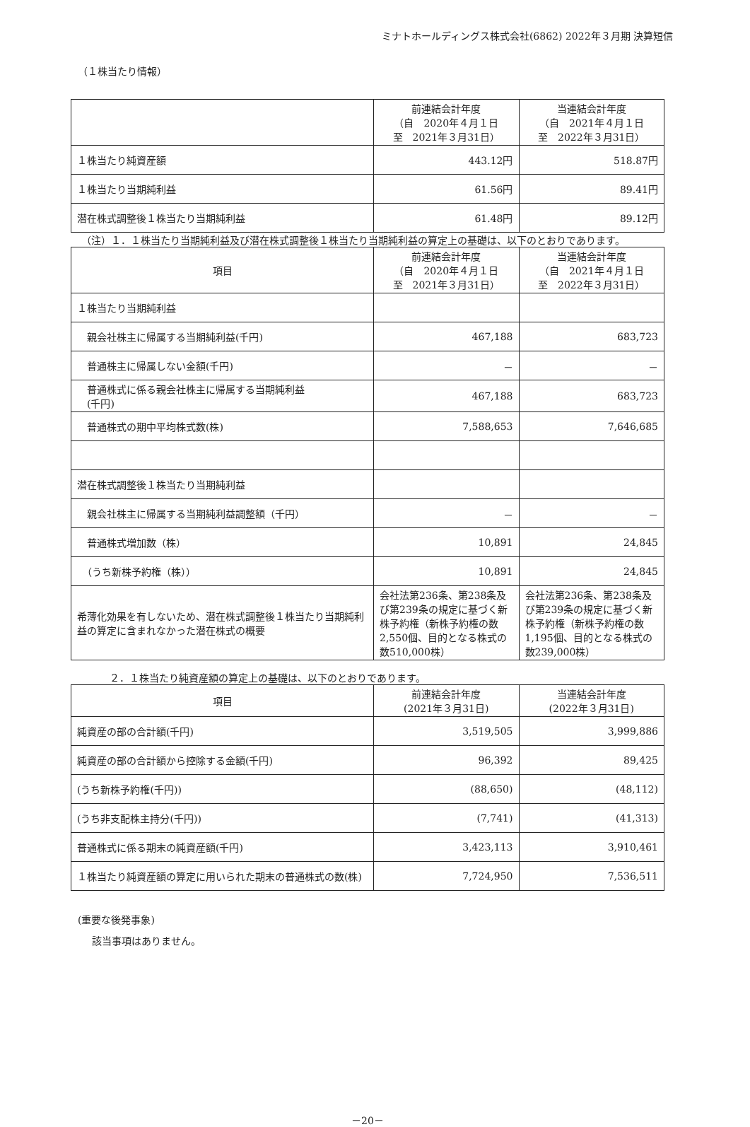ミナトホールディングス株式会社(6862) 2022年３月期 決算短信
（１株当たり情報）
| | 前連結会計年度 （自 2020年４月１日 至 2021年３月31日） | 当連結会計年度 （自 2021年４月１日 至 2022年３月31日） |
| --- | --- | --- |
| １株当たり純資産額 | 443.12円 | 518.87円 |
| １株当たり当期純利益 | 61.56円 | 89.41円 |
| 潜在株式調整後１株当たり当期純利益 | 61.48円 | 89.12円 |
（注）１．１株当たり当期純利益及び潜在株式調整後１株当たり当期純利益の算定上の基礎は、以下のとおりであります。
| 項目 | 前連結会計年度 （自 2020年４月１日 至 2021年３月31日） | 当連結会計年度 （自 2021年４月１日 至 2022年３月31日） |
| --- | --- | --- |
| １株当たり当期純利益 | | |
| 親会社株主に帰属する当期純利益(千円) | 467,188 | 683,723 |
| 普通株主に帰属しない金額(千円) | － | － |
| 普通株式に係る親会社株主に帰属する当期純利益 (千円) | 467,188 | 683,723 |
| 普通株式の期中平均株式数(株) | 7,588,653 | 7,646,685 |
| 潜在株式調整後１株当たり当期純利益 | | |
| 親会社株主に帰属する当期純利益調整額（千円） | － | － |
| 普通株式増加数（株） | 10,891 | 24,845 |
| （うち新株予約権（株）） | 10,891 | 24,845 |
| 希薄化効果を有しないため、潜在株式調整後１株当たり当期純利益の算定に含まれなかった潜在株式の概要 | 会社法第236条、第238条及び第239条の規定に基づく新株予約権（新株予約権の数2,550個、目的となる株式の数510,000株） | 会社法第236条、第238条及び第239条の規定に基づく新株予約権（新株予約権の数1,195個、目的となる株式の数239,000株） |
２．１株当たり純資産額の算定上の基礎は、以下のとおりであります。
| 項目 | 前連結会計年度 (2021年３月31日) | 当連結会計年度 (2022年３月31日) |
| --- | --- | --- |
| 純資産の部の合計額(千円) | 3,519,505 | 3,999,886 |
| 純資産の部の合計額から控除する金額(千円) | 96,392 | 89,425 |
| (うち新株予約権(千円)) | (88,650) | (48,112) |
| (うち非支配株主持分(千円)) | (7,741) | (41,313) |
| 普通株式に係る期末の純資産額(千円) | 3,423,113 | 3,910,461 |
| １株当たり純資産額の算定に用いられた期末の普通株式の数(株) | 7,724,950 | 7,536,511 |
(重要な後発事象)
該当事項はありません。
－20－